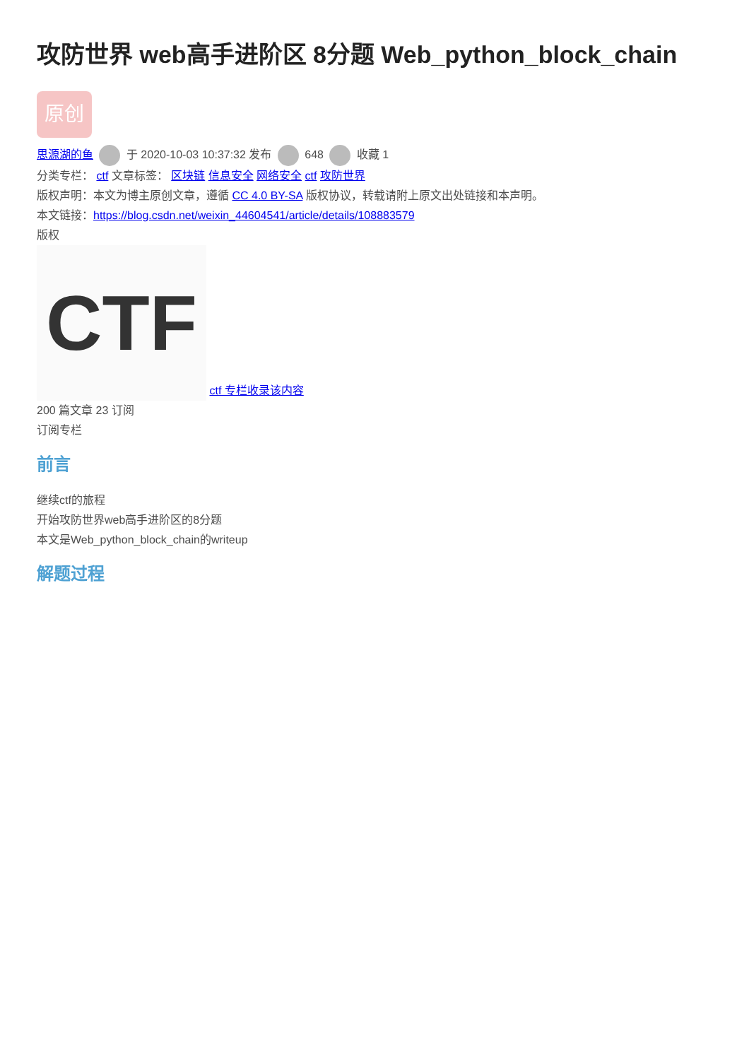攻防世界 web高手进阶区 8分题 Web_python_block_chain
原创
思源湖的鱼 于 2020-10-03 10:37:32 发布 648 收藏 1
分类专栏： ctf 文章标签： 区块链 信息安全 网络安全 ctf 攻防世界
版权声明：本文为博主原创文章，遵循 CC 4.0 BY-SA 版权协议，转载请附上原文出处链接和本声明。
本文链接：https://blog.csdn.net/weixin_44604541/article/details/108883579
版权
CTF ctf 专栏收录该内容
200 篇文章 23 订阅
订阅专栏
前言
继续ctf的旅程
开始攻防世界web高手进阶区的8分题
本文是Web_python_block_chain的writeup
解题过程